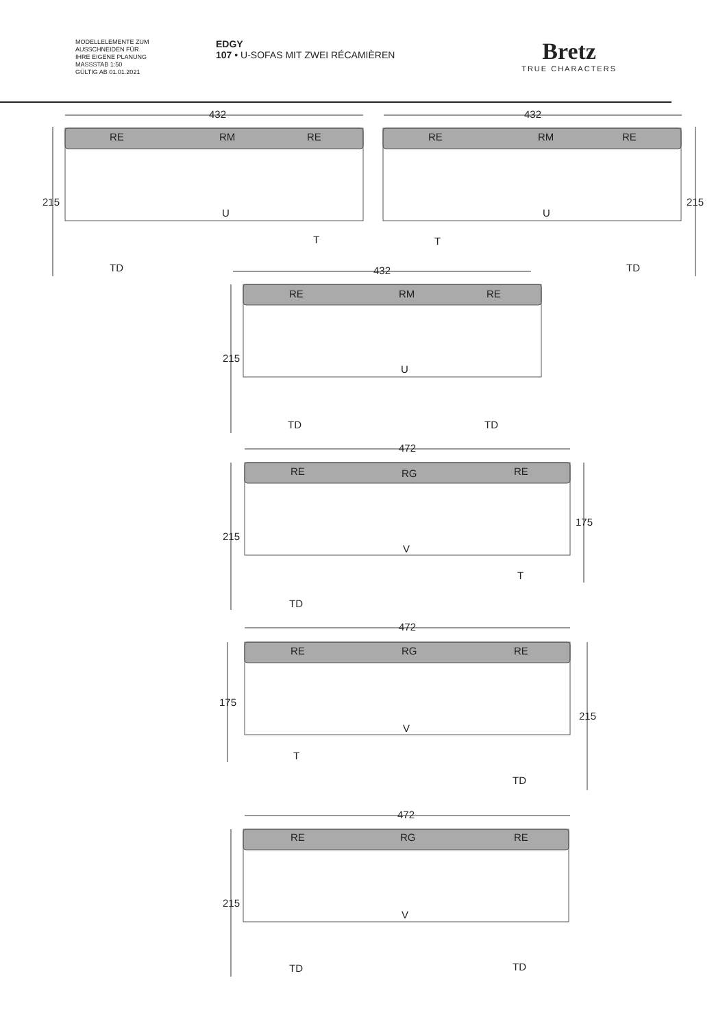MODELLELEMENTE ZUM
AUSSCHNEIDEN FÜR
IHRE EIGENE PLANUNG
MASSSTAB 1:50
GÜLTIG AB 01.01.2021
EDGY
107 • U-SOFAS MIT ZWEI RÉCAMIÈREN
Bretz
TRUE CHARACTERS
432
432
432
472
472
472
215
215
215
175
215
175
215
215
RE
RM
RE
U
T
TD
RE
RM
RE
U
T
TD
RE
RM
RE
U
TD
TD
RE
RG
RE
V
T
TD
RE
RG
RE
V
T
TD
RE
RG
RE
V
TD
TD